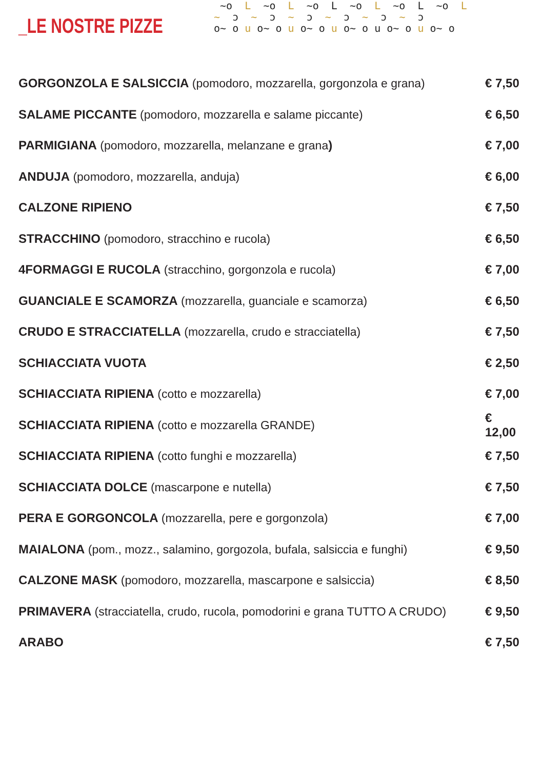_LE NOSTRE PIZZE
~o L ~o L ~o L ~o L ~o L ~o L ~ ɔ ~ ɔ ~ ɔ ~ ɔ ~ ɔ ~ ɔ o~ o u o~ o u o~ o u o~ o u o~ o u o~ o
| GORGONZOLA E SALSICCIA (pomodoro, mozzarella, gorgonzola e grana) | € 7,50 |
| SALAME PICCANTE (pomodoro, mozzarella e salame piccante) | € 6,50 |
| PARMIGIANA (pomodoro, mozzarella, melanzane e grana ) | € 7,00 |
| ANDUJA (pomodoro, mozzarella, anduja) | € 6,00 |
| CALZONE RIPIENO | € 7,50 |
| STRACCHINO (pomodoro, stracchino e rucola) | € 6,50 |
| 4FORMAGGI E RUCOLA (stracchino, gorgonzola e rucola) | € 7,00 |
| GUANCIALE E SCAMORZA (mozzarella, guanciale e scamorza) | € 6,50 |
| CRUDO E STRACCIATELLA (mozzarella, crudo e stracciatella) | € 7,50 |
| SCHIACCIATA VUOTA | € 2,50 |
| SCHIACCIATA RIPIENA (cotto e mozzarella) | € 7,00 |
| SCHIACCIATA RIPIENA (cotto e mozzarella GRANDE) | € 12,00 |
| SCHIACCIATA RIPIENA (cotto funghi e mozzarella) | € 7,50 |
| SCHIACCIATA DOLCE (mascarpone e nutella) | € 7,50 |
| PERA E GORGONCOLA (mozzarella, pere e gorgonzola) | € 7,00 |
| MAIALONA (pom., mozz., salamino, gorgozola, bufala, salsiccia e funghi) | € 9,50 |
| CALZONE MASK (pomodoro, mozzarella, mascarpone e salsiccia) | € 8,50 |
| PRIMAVERA (stracciatella, crudo, rucola, pomodorini e grana TUTTO A CRUDO) | € 9,50 |
| ARABO | € 7,50 |